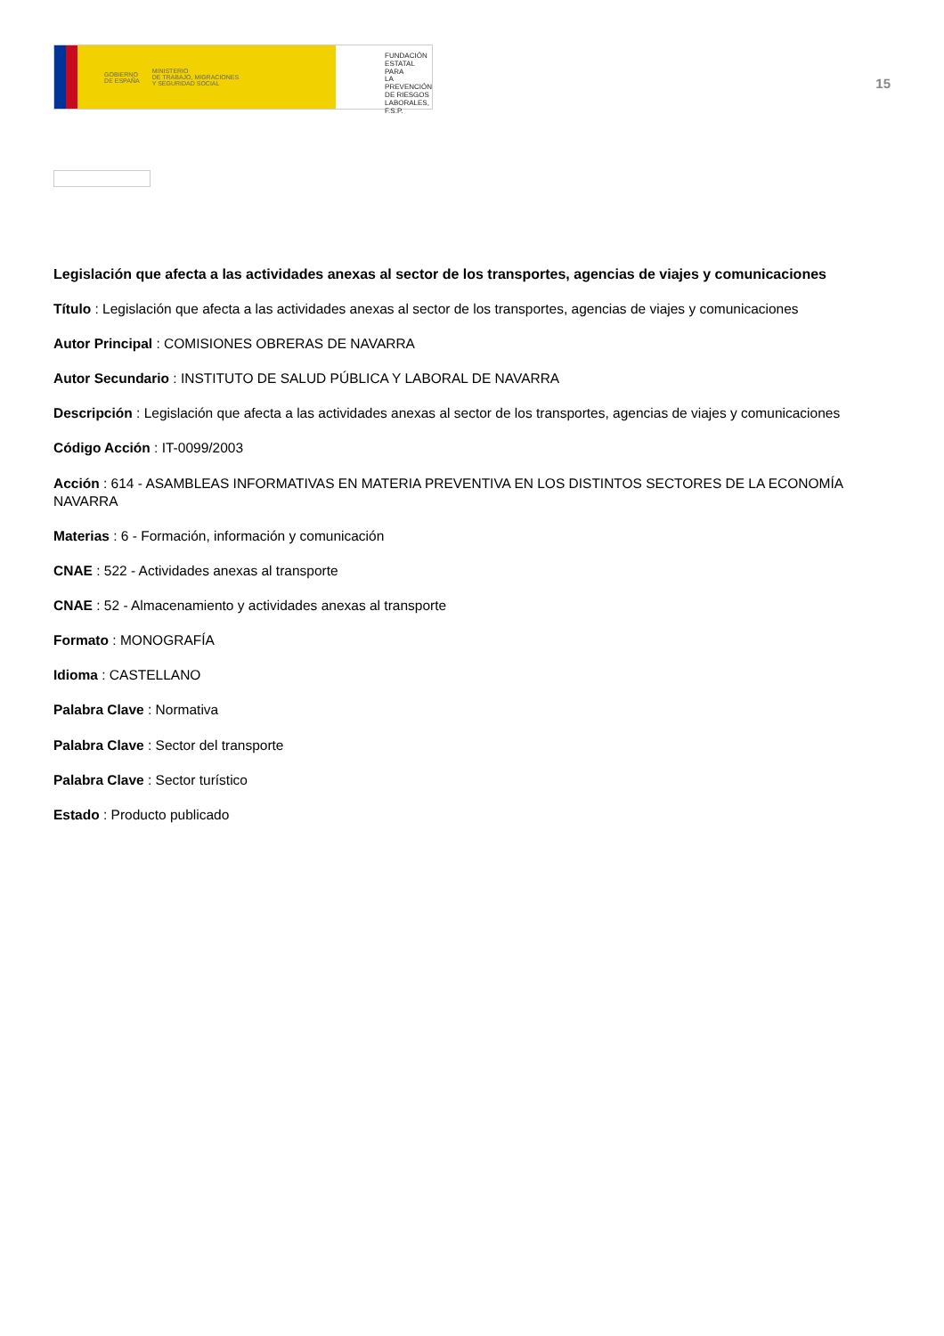GOBIERNO
DE ESPAÑA MINISTERIO
DE TRABAJO, MIGRACIONES
Y SEGURIDAD SOCIAL
FUNDACIÓN
ESTATAL PARA
LA PREVENCIÓN
DE RIESGOS
LABORALES, F.S.P.
15
Legislación que afecta a las actividades anexas al sector de los transportes, agencias de viajes y comunicaciones
Título : Legislación que afecta a las actividades anexas al sector de los transportes, agencias de viajes y comunicaciones
Autor Principal : COMISIONES OBRERAS DE NAVARRA
Autor Secundario : INSTITUTO DE SALUD PÚBLICA Y LABORAL DE NAVARRA
Descripción : Legislación que afecta a las actividades anexas al sector de los transportes, agencias de viajes y comunicaciones
Código Acción : IT-0099/2003
Acción : 614 - ASAMBLEAS INFORMATIVAS EN MATERIA PREVENTIVA EN LOS DISTINTOS SECTORES DE LA ECONOMÍA NAVARRA
Materias : 6 - Formación, información y comunicación
CNAE : 522 - Actividades anexas al transporte
CNAE : 52 - Almacenamiento y actividades anexas al transporte
Formato : MONOGRAFÍA
Idioma : CASTELLANO
Palabra Clave : Normativa
Palabra Clave : Sector del transporte
Palabra Clave : Sector turístico
Estado : Producto publicado